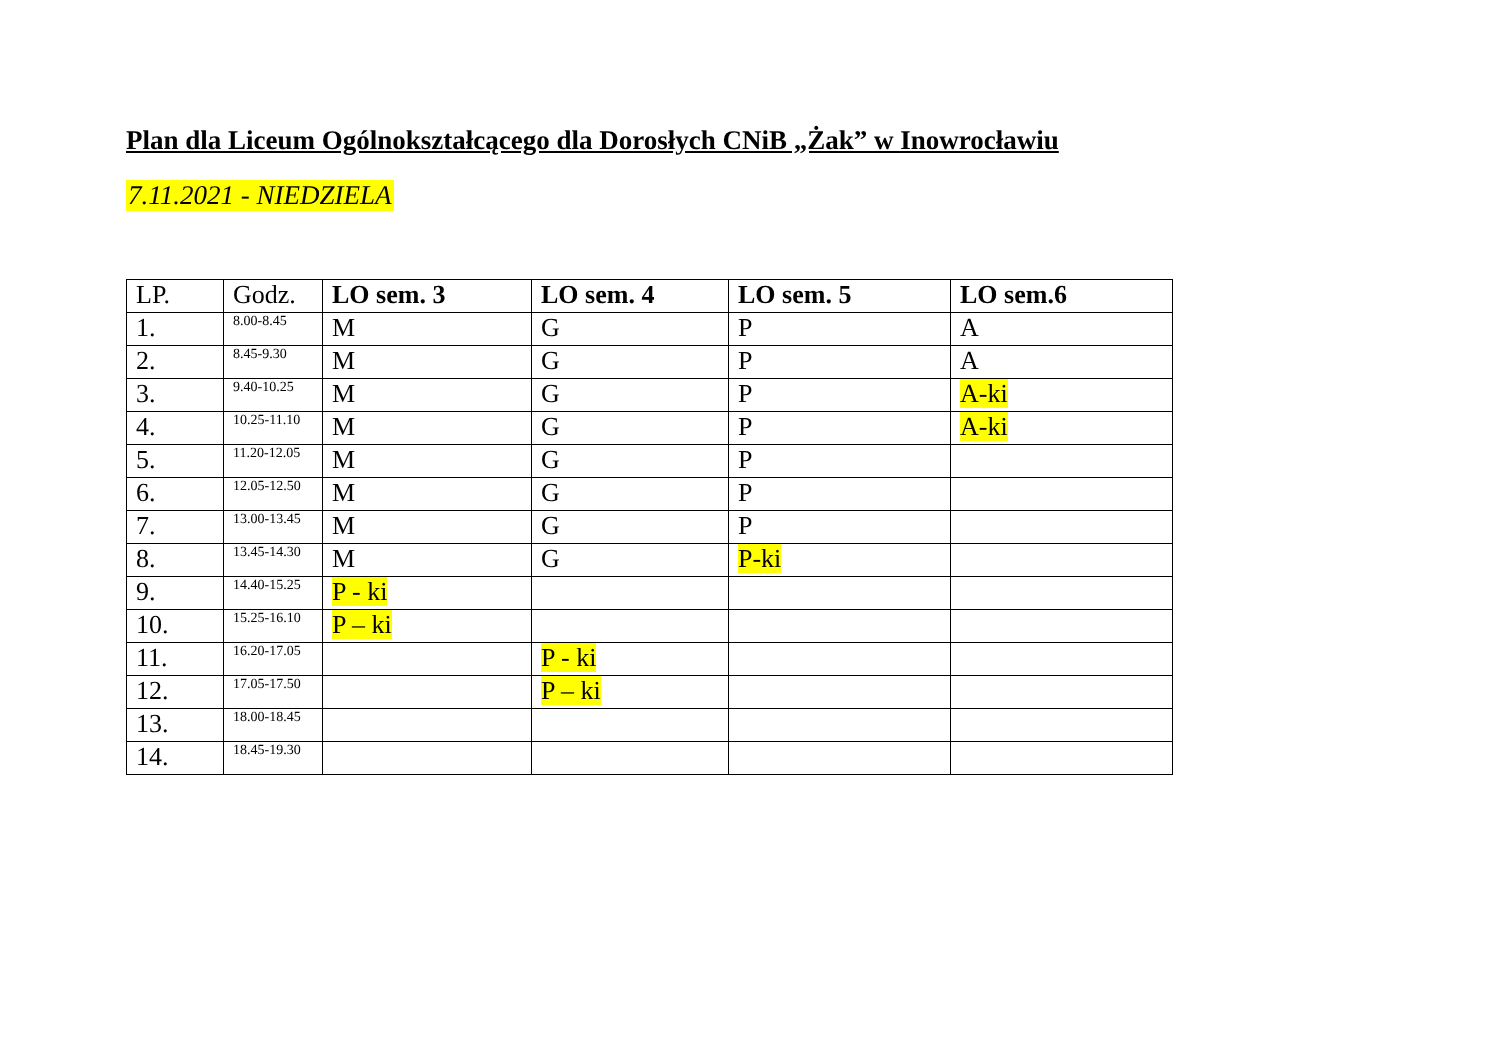Plan dla Liceum Ogólnokształcącego dla Dorosłych CNiB „Żak” w Inowrocławiu
7.11.2021 - NIEDZIELA
| LP. | Godz. | LO sem. 3 | LO sem. 4 | LO sem. 5 | LO sem.6 |
| --- | --- | --- | --- | --- | --- |
| 1. | 8.00-8.45 | M | G | P | A |
| 2. | 8.45-9.30 | M | G | P | A |
| 3. | 9.40-10.25 | M | G | P | A-ki |
| 4. | 10.25-11.10 | M | G | P | A-ki |
| 5. | 11.20-12.05 | M | G | P | |
| 6. | 12.05-12.50 | M | G | P | |
| 7. | 13.00-13.45 | M | G | P | |
| 8. | 13.45-14.30 | M | G | P-ki | |
| 9. | 14.40-15.25 | P - ki | | | |
| 10. | 15.25-16.10 | P – ki | | | |
| 11. | 16.20-17.05 | | P - ki | | |
| 12. | 17.05-17.50 | | P – ki | | |
| 13. | 18.00-18.45 | | | | |
| 14. | 18.45-19.30 | | | | |